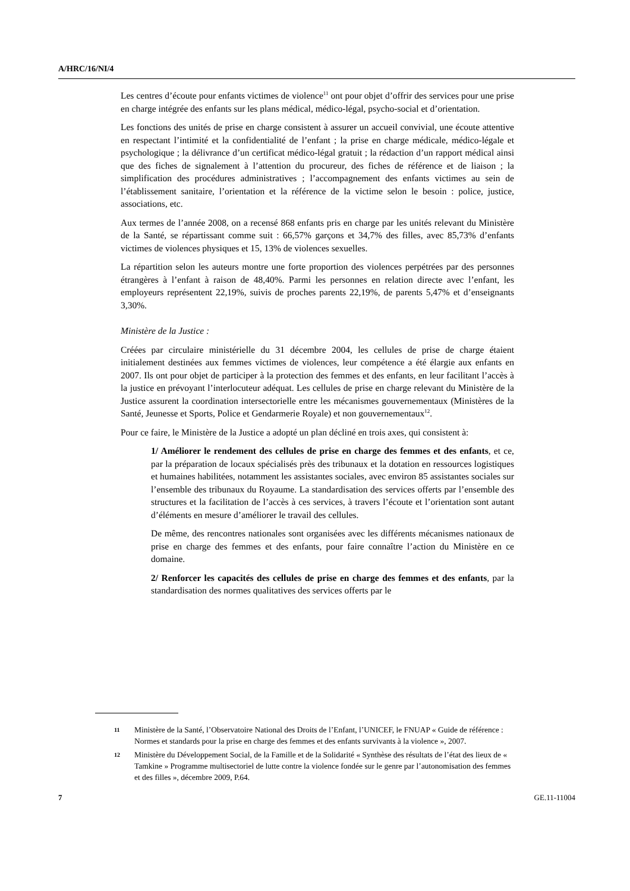A/HRC/16/NI/4
Les centres d’écoute pour enfants victimes de violence<sup>11</sup> ont pour objet d’offrir des services pour une prise en charge intégrée des enfants sur les plans médical, médico-légal, psycho-social et d’orientation.
Les fonctions des unités de prise en charge consistent à assurer un accueil convivial, une écoute attentive en respectant l’intimité et la confidentialité de l’enfant ; la prise en charge médicale, médico-légale et psychologique ; la délivrance d’un certificat médico-légal gratuit ; la rédaction d’un rapport médical ainsi que des fiches de signalement à l’attention du procureur, des fiches de référence et de liaison ; la simplification des procédures administratives ; l’accompagnement des enfants victimes au sein de l’établissement sanitaire, l’orientation et la référence de la victime selon le besoin : police, justice, associations, etc.
Aux termes de l’année 2008, on a recensé 868 enfants pris en charge par les unités relevant du Ministère de la Santé, se répartissant comme suit : 66,57% garçons et 34,7% des filles, avec 85,73% d’enfants victimes de violences physiques et 15, 13% de violences sexuelles.
La répartition selon les auteurs montre une forte proportion des violences perpétrées par des personnes étrangères à l’enfant à raison de 48,40%. Parmi les personnes en relation directe avec l’enfant, les employeurs représentent 22,19%, suivis de proches parents 22,19%, de parents 5,47% et d’enseignants 3,30%.
Ministère de la Justice :
Créées par circulaire ministérielle du 31 décembre 2004, les cellules de prise de charge étaient initialement destinées aux femmes victimes de violences, leur compétence a été élargie aux enfants en 2007. Ils ont pour objet de participer à la protection des femmes et des enfants, en leur facilitant l’accès à la justice en prévoyant l’interlocuteur adéquat. Les cellules de prise en charge relevant du Ministère de la Justice assurent la coordination intersectorielle entre les mécanismes gouvernementaux (Ministères de la Santé, Jeunesse et Sports, Police et Gendarmerie Royale) et non gouvernementaux<sup>12</sup>.
Pour ce faire, le Ministère de la Justice a adopté un plan décliné en trois axes, qui consistent à:
1/ Améliorer le rendement des cellules de prise en charge des femmes et des enfants, et ce, par la préparation de locaux spécialisés près des tribunaux et la dotation en ressources logistiques et humaines habilitées, notamment les assistantes sociales, avec environ 85 assistantes sociales sur l’ensemble des tribunaux du Royaume. La standardisation des services offerts par l’ensemble des structures et la facilitation de l’accès à ces services, à travers l’écoute et l’orientation sont autant d’éléments en mesure d’améliorer le travail des cellules.
De même, des rencontres nationales sont organisées avec les différents mécanismes nationaux de prise en charge des femmes et des enfants, pour faire connaître l’action du Ministère en ce domaine.
2/ Renforcer les capacités des cellules de prise en charge des femmes et des enfants, par la standardisation des normes qualitatives des services offerts par le
11 Ministère de la Santé, l’Observatoire National des Droits de l’Enfant, l’UNICEF, le FNUAP « Guide de référence : Normes et standards pour la prise en charge des femmes et des enfants survivants à la violence », 2007.
12 Ministère du Développement Social, de la Famille et de la Solidarité « Synthèse des résultats de l’état des lieux de « Tamkine » Programme multisectoriel de lutte contre la violence fondée sur le genre par l’autonomisation des femmes et des filles », décembre 2009, P.64.
7 GE.11-11004